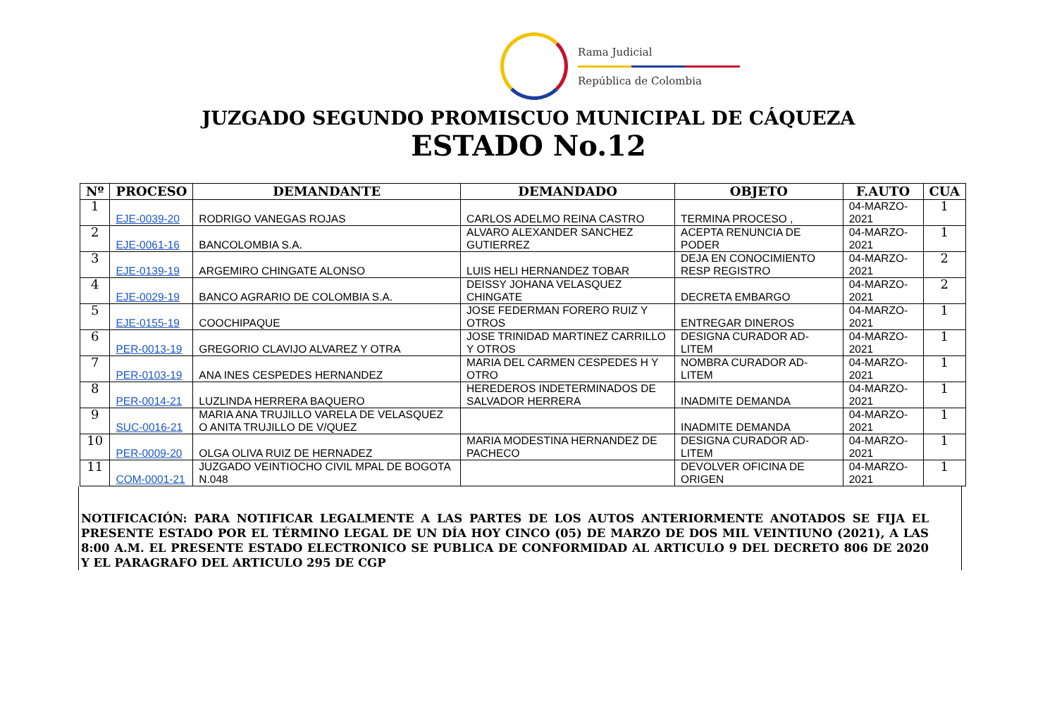Rama Judicial
República de Colombia
JUZGADO SEGUNDO PROMISCUO MUNICIPAL DE CÁQUEZA
ESTADO No.12
| Nº | PROCESO | DEMANDANTE | DEMANDADO | OBJETO | F.AUTO | CUA |
| --- | --- | --- | --- | --- | --- | --- |
| 1 | EJE-0039-20 | RODRIGO VANEGAS ROJAS | CARLOS ADELMO REINA CASTRO | TERMINA PROCESO , | 04-MARZO-2021 | 1 |
| 2 | EJE-0061-16 | BANCOLOMBIA S.A. | ALVARO ALEXANDER SANCHEZ GUTIERREZ | ACEPTA RENUNCIA DE PODER | 04-MARZO-2021 | 1 |
| 3 | EJE-0139-19 | ARGEMIRO CHINGATE ALONSO | LUIS HELI HERNANDEZ TOBAR | DEJA EN CONOCIMIENTO RESP REGISTRO | 04-MARZO-2021 | 2 |
| 4 | EJE-0029-19 | BANCO AGRARIO DE COLOMBIA S.A. | DEISSY JOHANA VELASQUEZ CHINGATE | DECRETA EMBARGO | 04-MARZO-2021 | 2 |
| 5 | EJE-0155-19 | COOCHIPAQUE | JOSE FEDERMAN FORERO RUIZ Y OTROS | ENTREGAR DINEROS | 04-MARZO-2021 | 1 |
| 6 | PER-0013-19 | GREGORIO CLAVIJO ALVAREZ Y OTRA | JOSE TRINIDAD MARTINEZ CARRILLO Y OTROS | DESIGNA CURADOR AD-LITEM | 04-MARZO-2021 | 1 |
| 7 | PER-0103-19 | ANA INES CESPEDES HERNANDEZ | MARIA DEL CARMEN CESPEDES H Y OTRO | NOMBRA CURADOR AD-LITEM | 04-MARZO-2021 | 1 |
| 8 | PER-0014-21 | LUZLINDA HERRERA BAQUERO | HEREDEROS INDETERMINADOS DE SALVADOR HERRERA | INADMITE DEMANDA | 04-MARZO-2021 | 1 |
| 9 | SUC-0016-21 | MARIA ANA TRUJILLO VARELA DE VELASQUEZ O ANITA TRUJILLO DE V/QUEZ | | INADMITE DEMANDA | 04-MARZO-2021 | 1 |
| 10 | PER-0009-20 | OLGA OLIVA RUIZ DE HERNADEZ | MARIA MODESTINA HERNANDEZ DE PACHECO | DESIGNA CURADOR AD-LITEM | 04-MARZO-2021 | 1 |
| 11 | COM-0001-21 | JUZGADO VEINTIOCHO CIVIL MPAL DE BOGOTA N.048 | | DEVOLVER OFICINA DE ORIGEN | 04-MARZO-2021 | 1 |
NOTIFICACIÓN: PARA NOTIFICAR LEGALMENTE A LAS PARTES DE LOS AUTOS ANTERIORMENTE ANOTADOS SE FIJA EL PRESENTE ESTADO POR EL TÉRMINO LEGAL DE UN DÍA HOY CINCO (05) DE MARZO DE DOS MIL VEINTIUNO (2021), A LAS 8:00 A.M. EL PRESENTE ESTADO ELECTRONICO SE PUBLICA DE CONFORMIDAD AL ARTICULO 9 DEL DECRETO 806 DE 2020 Y EL PARAGRAFO DEL ARTICULO 295 DE CGP